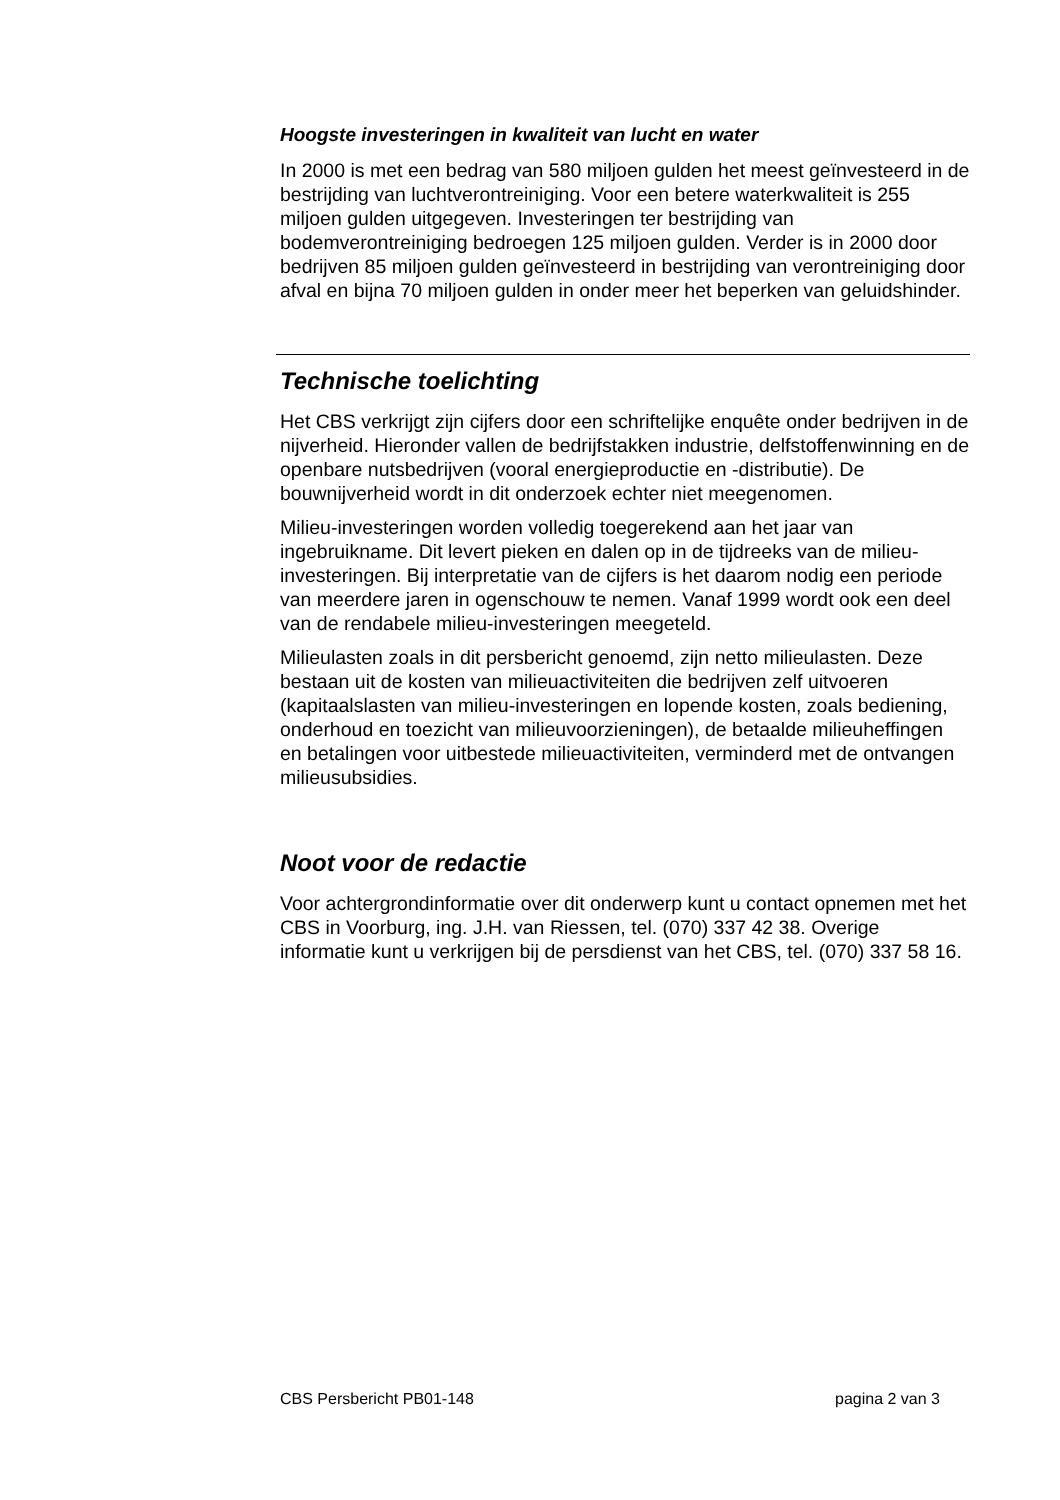Hoogste investeringen in kwaliteit van lucht en water
In 2000 is met een bedrag van 580 miljoen gulden het meest geïnvesteerd in de bestrijding van luchtverontreiniging. Voor een betere waterkwaliteit is 255 miljoen gulden uitgegeven. Investeringen ter bestrijding van bodemverontreiniging bedroegen 125 miljoen gulden. Verder is in 2000 door bedrijven 85 miljoen gulden geïnvesteerd in bestrijding van verontreiniging door afval en bijna 70 miljoen gulden in onder meer het beperken van geluidshinder.
Technische toelichting
Het CBS verkrijgt zijn cijfers door een schriftelijke enquête onder bedrijven in de nijverheid. Hieronder vallen de bedrijfstakken industrie, delfstoffenwinning en de openbare nutsbedrijven (vooral energieproductie en -distributie). De bouwnijverheid wordt in dit onderzoek echter niet meegenomen.
Milieu-investeringen worden volledig toegerekend aan het jaar van ingebruikname. Dit levert pieken en dalen op in de tijdreeks van de milieu-investeringen. Bij interpretatie van de cijfers is het daarom nodig een periode van meerdere jaren in ogenschouw te nemen. Vanaf 1999 wordt ook een deel van de rendabele milieu-investeringen meegeteld.
Milieulasten zoals in dit persbericht genoemd, zijn netto milieulasten. Deze bestaan uit de kosten van milieuactiviteiten die bedrijven zelf uitvoeren (kapitaalslasten van milieu-investeringen en lopende kosten, zoals bediening, onderhoud en toezicht van milieuvoorzieningen), de betaalde milieuheffingen en betalingen voor uitbestede milieuactiviteiten, verminderd met de ontvangen milieusubsidies.
Noot voor de redactie
Voor achtergrondinformatie over dit onderwerp kunt u contact opnemen met het CBS in Voorburg, ing. J.H. van Riessen, tel. (070) 337 42 38. Overige informatie kunt u verkrijgen bij de persdienst van het CBS, tel. (070) 337 58 16.
CBS Persbericht PB01-148 pagina 2 van 3